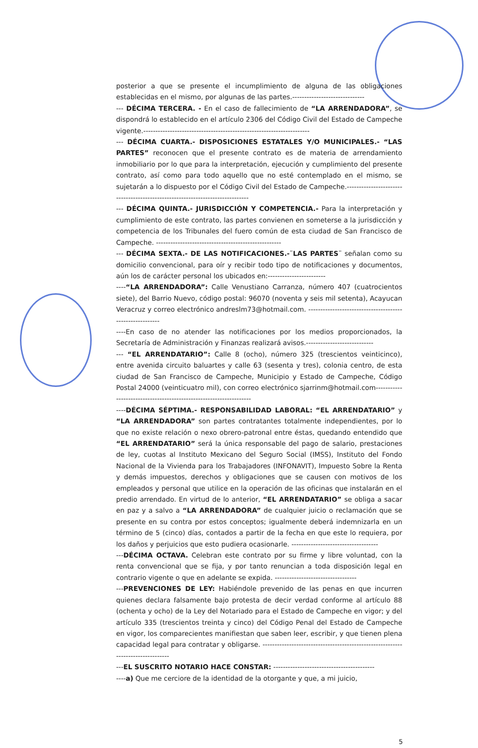posterior a que se presente el incumplimiento de alguna de las obligaciones establecidas en el mismo, por algunas de las partes.------------------------------
--- DÉCIMA TERCERA. - En el caso de fallecimiento de “LA ARRENDADORA”, se dispondrá lo establecido en el artículo 2306 del Código Civil del Estado de Campeche vigente.---------------------------------------------------------------------
--- DÉCIMA CUARTA.- DISPOSICIONES ESTATALES Y/O MUNICIPALES.- “LAS PARTES” reconocen que el presente contrato es de materia de arrendamiento inmobiliario por lo que para la interpretación, ejecución y cumplimiento del presente contrato, así como para todo aquello que no esté contemplado en el mismo, se sujetarán a lo dispuesto por el Código Civil del Estado de Campeche.------------------------------------------------------------------------------
--- DÉCIMA QUINTA.- JURISDICCIÓN Y COMPETENCIA.- Para la interpretación y cumplimiento de este contrato, las partes convienen en someterse a la jurisdicción y competencia de los Tribunales del fuero común de esta ciudad de San Francisco de Campeche. ----------------------------------------------------
--- DÉCIMA SEXTA.- DE LAS NOTIFICACIONES.-¨LAS PARTES¨ señalan como su domicilio convencional, para oír y recibir todo tipo de notificaciones y documentos, aún los de carácter personal los ubicados en:------------------------
----“LA ARRENDADORA”: Calle Venustiano Carranza, número 407 (cuatrocientos siete), del Barrio Nuevo, código postal: 96070 (noventa y seis mil setenta), Acayucan Veracruz y correo electrónico andreslm73@hotmail.com. ---------------------------------------------------------
----En caso de no atender las notificaciones por los medios proporcionados, la Secretaría de Administración y Finanzas realizará avisos.----------------------------
--- “EL ARRENDATARIO”: Calle 8 (ocho), número 325 (trescientos veinticinco), entre avenida circuito baluartes y calle 63 (sesenta y tres), colonia centro, de esta ciudad de San Francisco de Campeche, Municipio y Estado de Campeche, Código Postal 24000 (veinticuatro mil), con correo electrónico sjarrinm@hotmail.com-------------------------------------------------------------------
----DÉCIMA SÉPTIMA.- RESPONSABILIDAD LABORAL: “EL ARRENDATARIO” y “LA ARRENDADORA” son partes contratantes totalmente independientes, por lo que no existe relación o nexo obrero-patronal entre éstas, quedando entendido que “EL ARRENDATARIO” será la única responsable del pago de salario, prestaciones de ley, cuotas al Instituto Mexicano del Seguro Social (IMSS), Instituto del Fondo Nacional de la Vivienda para los Trabajadores (INFONAVIT), Impuesto Sobre la Renta y demás impuestos, derechos y obligaciones que se causen con motivos de los empleados y personal que utilice en la operación de las oficinas que instalarán en el predio arrendado. En virtud de lo anterior, “EL ARRENDATARIO” se obliga a sacar en paz y a salvo a “LA ARRENDADORA” de cualquier juicio o reclamación que se presente en su contra por estos conceptos; igualmente deberá indemnizarla en un término de 5 (cinco) días, contados a partir de la fecha en que este lo requiera, por los daños y perjuicios que esto pudiera ocasionarle. ------------------------------------
---DÉCIMA OCTAVA. Celebran este contrato por su firme y libre voluntad, con la renta convencional que se fija, y por tanto renuncian a toda disposición legal en contrario vigente o que en adelante se expida. ----------------------------------
---PREVENCIONES DE LEY: Habiéndole prevenido de las penas en que incurren quienes declara falsamente bajo protesta de decir verdad conforme al artículo 88 (ochenta y ocho) de la Ley del Notariado para el Estado de Campeche en vigor; y del artículo 335 (trescientos treinta y cinco) del Código Penal del Estado de Campeche en vigor, los comparecientes manifiestan que saben leer, escribir, y que tienen plena capacidad legal para contratar y obligarse. --------------------------------------------------------------------------------
---EL SUSCRITO NOTARIO HACE CONSTAR: ------------------------------------------
----a) Que me cerciore de la identidad de la otorgante y que, a mi juicio,
5